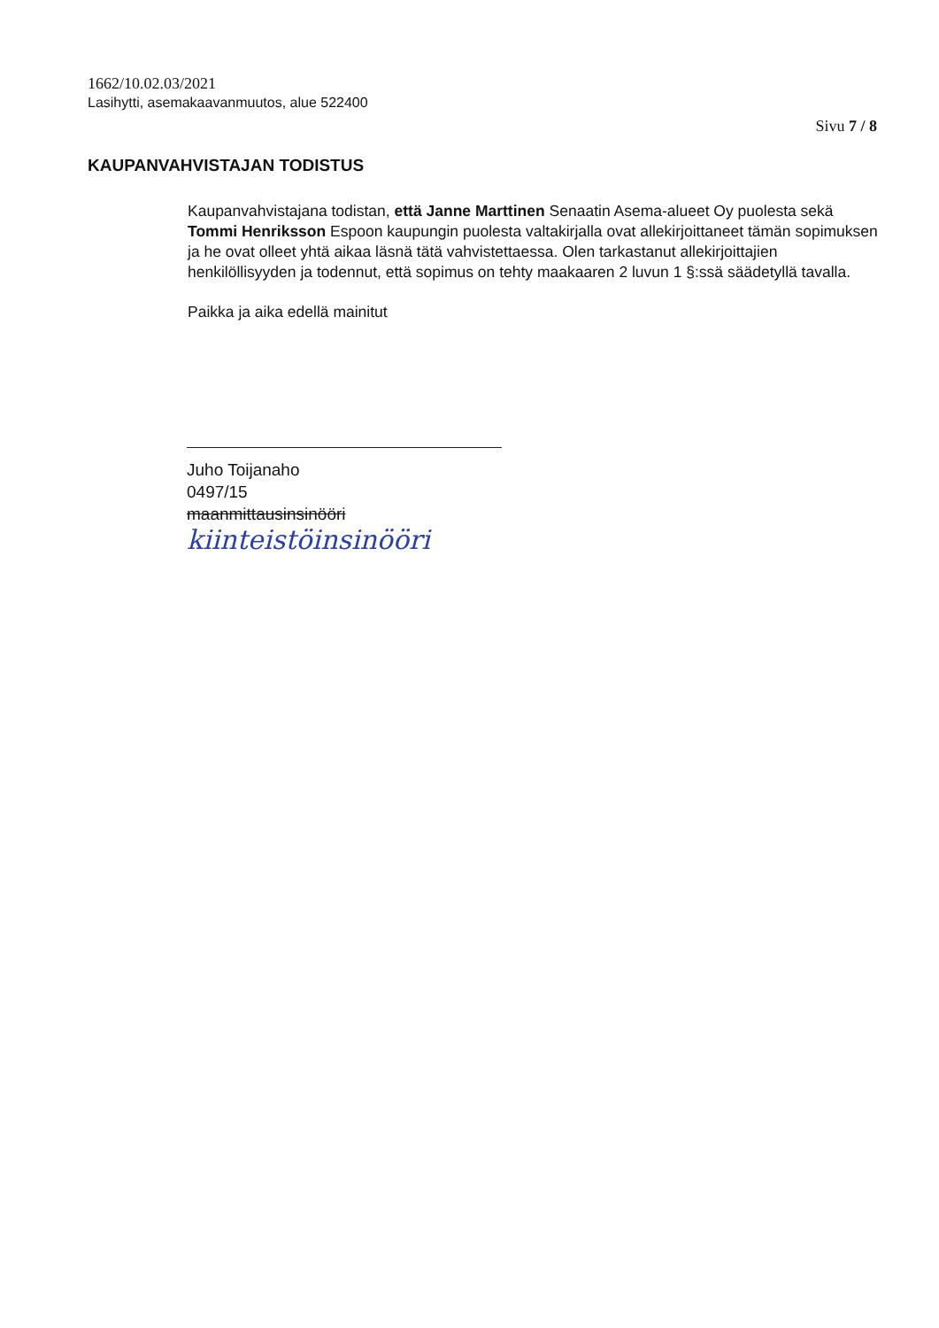1662/10.02.03/2021
Lasihytti, asemakaavanmuutos, alue 522400
Sivu 7 / 8
KAUPANVAHVISTAJAN TODISTUS
Kaupanvahvistajana todistan, että Janne Marttinen Senaatin Asema-alueet Oy puolesta sekä Tommi Henriksson Espoon kaupungin puolesta valtakirjalla ovat allekirjoittaneet tämän sopimuksen ja he ovat olleet yhtä aikaa läsnä tätä vahvistettaessa. Olen tarkastanut allekirjoittajien henkilöllisyyden ja todennut, että sopimus on tehty maakaaren 2 luvun 1 §:ssä säädetyllä tavalla.
Paikka ja aika edellä mainitut
Juho Toijanaho
0497/15
maanmittausinsinööri
kiinteistöinsinööri